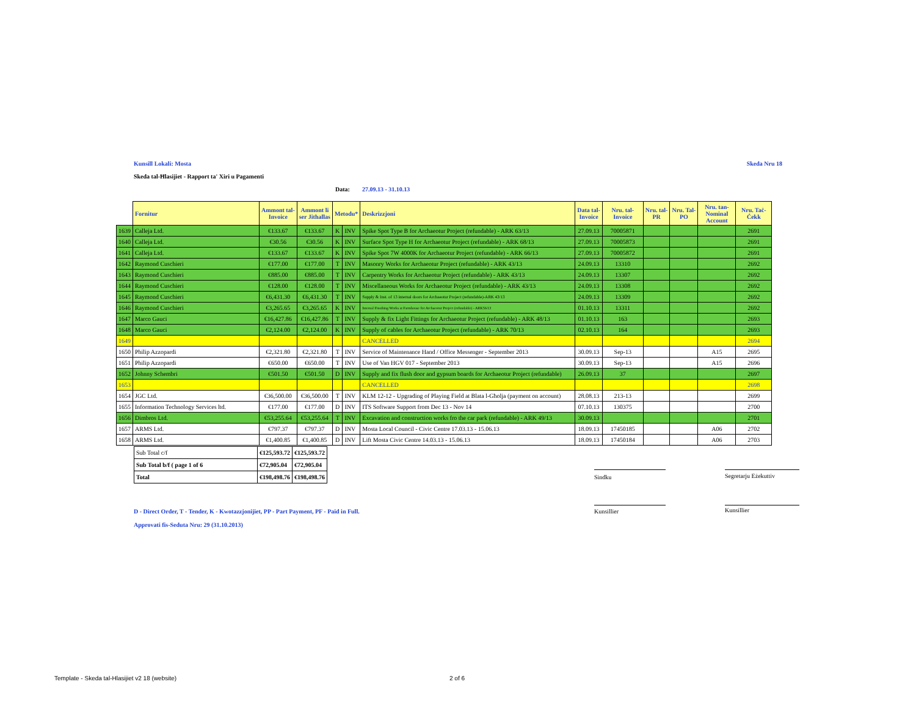Kunsill Lokali: Mosta Skeda Nru 18
Skeda tal-Ħlasijiet - Rapport ta' Xiri u Pagamenti
Data: 27.09.13 - 31.10.13
| | Fornitur | Ammont tal- Invoice | Ammont li ser Jithallas | Metodu* | | Deskrizzjoni | Data tal- Invoice | Nru. tal- Invoice | Nru. tal- PR | Nru. Tal- PO | Nru. tan- Nominal Account | Nru. Taċ- Ċekk |
| --- | --- | --- | --- | --- | --- | --- | --- | --- | --- | --- | --- | --- |
| 1639 | Calleja Ltd. | €133.67 | €133.67 | K | INV | Spike Spot Type B for Archaeotur Project (refundable) - ARK 63/13 | 27.09.13 | 70005871 | | | | 2691 |
| 1640 | Calleja Ltd. | €30.56 | €30.56 | K | INV | Surface Spot Type H for Archaeotur Project (refundable) - ARK 68/13 | 27.09.13 | 70005873 | | | | 2691 |
| 1641 | Calleja Ltd. | €133.67 | €133.67 | K | INV | Spike Spot 7W 4000K for Archaeotur Project (refundable) - ARK 66/13 | 27.09.13 | 70005872 | | | | 2691 |
| 1642 | Raymond Cuschieri | €177.00 | €177.00 | T | INV | Masonry Works for Archaeotur Project (refundable) - ARK 43/13 | 24.09.13 | 13310 | | | | 2692 |
| 1643 | Raymond Cuschieri | €885.00 | €885.00 | T | INV | Carpentry Works for Archaeotur Project (refundable) - ARK 43/13 | 24.09.13 | 13307 | | | | 2692 |
| 1644 | Raymond Cuschieri | €128.00 | €128.00 | T | INV | Miscellaneous Works for Archaeotur Project (refundable) - ARK 43/13 | 24.09.13 | 13308 | | | | 2692 |
| 1645 | Raymond Cuschieri | €6,431.30 | €6,431.30 | T | INV | Supply & Inst. of 13 internal doors for Archaeotur Project (refundable)-ARK 43/13 | 24.09.13 | 13309 | | | | 2692 |
| 1646 | Raymond Cuschieri | €3,265.65 | €3,265.65 | K | INV | Internal Finsihing Works at Farmhouse for Archaeotur Project (refundable) - ARK56/13 | 01.10.13 | 13311 | | | | 2692 |
| 1647 | Marco Gauci | €16,427.86 | €16,427.86 | T | INV | Supply & fix Light Fittings for Archaeotur Project (refundable) - ARK 48/13 | 01.10.13 | 163 | | | | 2693 |
| 1648 | Marco Gauci | €2,124.00 | €2,124.00 | K | INV | Supply of cables for Archaeotur Project (refundable) - ARK 70/13 | 02.10.13 | 164 | | | | 2693 |
| 1649 | | | | | | CANCELLED | | | | | | 2694 |
| 1650 | Philip Azzopardi | €2,321.80 | €2,321.80 | T | INV | Service of Maintenance Hand / Office Messenger - September 2013 | 30.09.13 | Sep-13 | | | A15 | 2695 |
| 1651 | Philip Azzopardi | €650.00 | €650.00 | T | INV | Use of Van HGV 017 - September 2013 | 30.09.13 | Sep-13 | | | A15 | 2696 |
| 1652 | Johnny Schembri | €501.50 | €501.50 | D | INV | Supply and fix flush door and gypsum boards for Archaeotur Project (refundable) | 26.09.13 | 37 | | | | 2697 |
| 1653 | | | | | | CANCELLED | | | | | | 2698 |
| 1654 | JGC Ltd. | €36,500.00 | €36,500.00 | T | INV | KLM 12-12 - Upgrading of Playing Field at Blata l-Għolja (payment on account) | 28.08.13 | 213-13 | | | | 2699 |
| 1655 | Information Technology Services ltd. | €177.00 | €177.00 | D | INV | ITS Software Support from Dec 13 - Nov 14 | 07.10.13 | 130375 | | | | 2700 |
| 1656 | Dimbros Ltd. | €53,255.64 | €53,255.64 | T | INV | Excavation and construction works fro the car park (refundable) - ARK 49/13 | 30.09.13 | | | | | 2701 |
| 1657 | ARMS Ltd. | €797.37 | €797.37 | D | INV | Mosta Local Council - Civic Centre 17.03.13 - 15.06.13 | 18.09.13 | 17450185 | | | A06 | 2702 |
| 1658 | ARMS Ltd. | €1,400.85 | €1,400.85 | D | INV | Lift Mosta Civic Centre 14.03.13 - 15.06.13 | 18.09.13 | 17450184 | | | A06 | 2703 |
| Sub Total c/f | €125,593.72 | €125,593.72 |
| Sub Total b/f ( page 1 of 6 | €72,905.04 | €72,905.04 |
| Total | €198,498.76 | €198,498.76 |
Sindku Segretarju Eżekuttiv
Kunsillier Kunsillier
D - Direct Order, T - Tender, K - Kwotazzjonijiet, PP - Part Payment, PF - Paid in Full.
Approvati fis-Seduta Nru: 29 (31.10.2013)
Template - Skeda tal-Hlasijiet v2 18 (website)
2 of 6